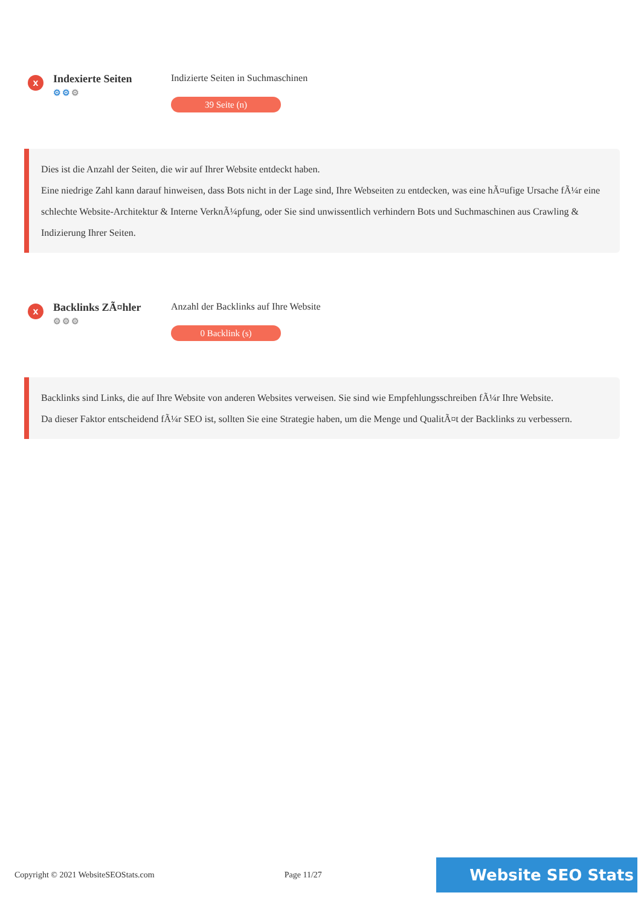x
Indexierte Seiten
⚙⚙⚙
Indizierte Seiten in Suchmaschinen
39 Seite (n)
Dies ist die Anzahl der Seiten, die wir auf Ihrer Website entdeckt haben.
Eine niedrige Zahl kann darauf hinweisen, dass Bots nicht in der Lage sind, Ihre Webseiten zu entdecken, was eine hÃ¤ufige Ursache fÃ¼r eine schlechte Website-Architektur & Interne VerknÃ¼pfung, oder Sie sind unwissentlich verhindern Bots und Suchmaschinen aus Crawling & Indizierung Ihrer Seiten.
x
Backlinks ZÃ¤hler
⚙⚙⚙
Anzahl der Backlinks auf Ihre Website
0 Backlink (s)
Backlinks sind Links, die auf Ihre Website von anderen Websites verweisen. Sie sind wie Empfehlungsschreiben fÃ¼r Ihre Website.
Da dieser Faktor entscheidend fÃ¼r SEO ist, sollten Sie eine Strategie haben, um die Menge und QualitÃ¤t der Backlinks zu verbessern.
Copyright © 2021 WebsiteSEOStats.com Page 11/27 Website SEO Stats